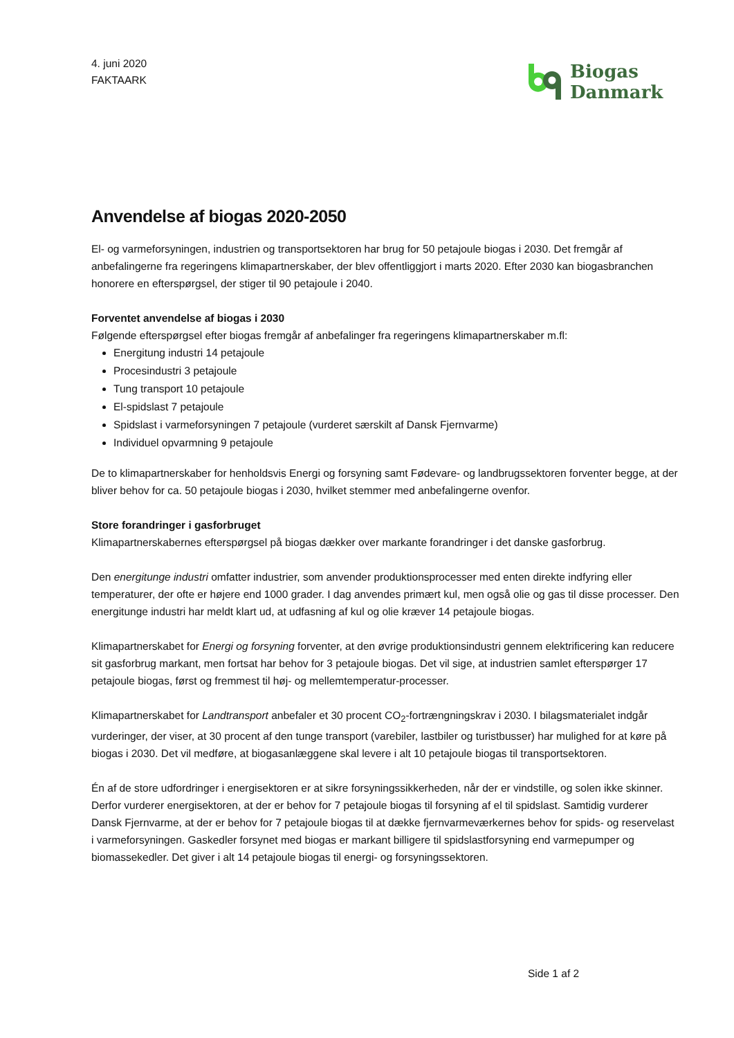4. juni 2020
FAKTAARK
Biogas
Danmark
Anvendelse af biogas 2020-2050
El- og varmeforsyningen, industrien og transportsektoren har brug for 50 petajoule biogas i 2030. Det fremgår af anbefalingerne fra regeringens klimapartnerskaber, der blev offentliggjort i marts 2020. Efter 2030 kan biogasbranchen honorere en efterspørgsel, der stiger til 90 petajoule i 2040.
Forventet anvendelse af biogas i 2030
Følgende efterspørgsel efter biogas fremgår af anbefalinger fra regeringens klimapartnerskaber m.fl:
Energitung industri 14 petajoule
Procesindustri 3 petajoule
Tung transport 10 petajoule
El-spidslast 7 petajoule
Spidslast i varmeforsyningen 7 petajoule (vurderet særskilt af Dansk Fjernvarme)
Individuel opvarmning 9 petajoule
De to klimapartnerskaber for henholdsvis Energi og forsyning samt Fødevare- og landbrugssektoren forventer begge, at der bliver behov for ca. 50 petajoule biogas i 2030, hvilket stemmer med anbefalingerne ovenfor.
Store forandringer i gasforbruget
Klimapartnerskabernes efterspørgsel på biogas dækker over markante forandringer i det danske gasforbrug.
Den energitunge industri omfatter industrier, som anvender produktionsprocesser med enten direkte indfyring eller temperaturer, der ofte er højere end 1000 grader. I dag anvendes primært kul, men også olie og gas til disse processer. Den energitunge industri har meldt klart ud, at udfasning af kul og olie kræver 14 petajoule biogas.
Klimapartnerskabet for Energi og forsyning forventer, at den øvrige produktionsindustri gennem elektrificering kan reducere sit gasforbrug markant, men fortsat har behov for 3 petajoule biogas. Det vil sige, at industrien samlet efterspørger 17 petajoule biogas, først og fremmest til høj- og mellemtemperatur-processer.
Klimapartnerskabet for Landtransport anbefaler et 30 procent CO<sub>2</sub>-fortrængningskrav i 2030. I bilagsmaterialet indgår vurderinger, der viser, at 30 procent af den tunge transport (varebiler, lastbiler og turistbusser) har mulighed for at køre på biogas i 2030. Det vil medføre, at biogasanlæggene skal levere i alt 10 petajoule biogas til transportsektoren.
Én af de store udfordringer i energisektoren er at sikre forsyningssikkerheden, når der er vindstille, og solen ikke skinner. Derfor vurderer energisektoren, at der er behov for 7 petajoule biogas til forsyning af el til spidslast. Samtidig vurderer Dansk Fjernvarme, at der er behov for 7 petajoule biogas til at dække fjernvarmeværkernes behov for spids- og reservelast i varmeforsyningen. Gaskedler forsynet med biogas er markant billigere til spidslastforsyning end varmepumper og biomassekedler. Det giver i alt 14 petajoule biogas til energi- og forsyningssektoren.
Side 1 af 2